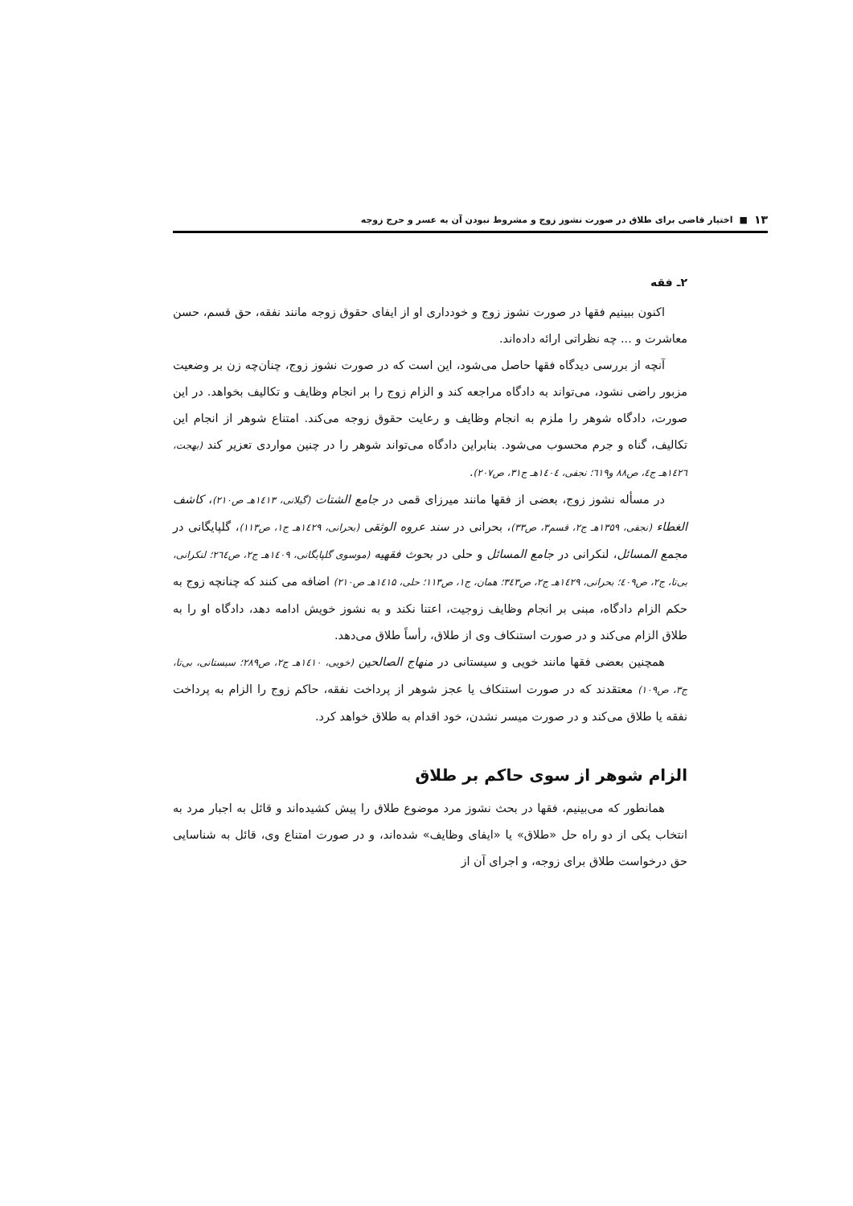۱۳ ■ اختیار قاضی برای طلاق در صورت نشوز زوج و مشروط نبودن آن به عسر و حرج زوجه
۲ـ فقه
اکنون ببینیم فقها در صورت نشوز زوج و خودداری او از ایفای حقوق زوجه مانند نفقه، حق قسم، حسن معاشرت و ... چه نظراتی ارائه داده‌اند.
آنچه از بررسی دیدگاه فقها حاصل می‌شود، این است که در صورت نشوز زوج، چنان‌چه زن بر وضعیت مزبور راضی نشود، می‌تواند به دادگاه مراجعه کند و الزام زوج را بر انجام وظایف و تکالیف بخواهد. در این صورت، دادگاه شوهر را ملزم به انجام وظایف و رعایت حقوق زوجه می‌کند. امتناع شوهر از انجام این تکالیف، گناه و جرم محسوب می‌شود. بنابراین دادگاه می‌تواند شوهر را در چنین مواردی تعزیر کند (بهجت، ۱٤۲٦هـ ج٤، ص۸۸ و٦۱۹؛ نجفی، ۱٤۰٤هـ ج۳۱، ص۲۰۷).
در مسأله نشوز زوج، بعضی از فقها مانند میرزای قمی در جامع الشتات (گیلانی، ۱٤۱۳هـ ص۲۱۰)، کاشف الغطاء (نجفی، ۱۳۵۹هـ ج۲، قسم۳، ص۳۳)، بحرانی در سند عروه الوثقی (بحرانی، ۱٤۲۹هـ ج۱، ص۱۱۳)، گلپایگانی در مجمع المسائل، لنکرانی در جامع المسائل و حلی در بحوث فقهیه (موسوی گلپایگانی، ۱٤۰۹هـ ج۲، ص۲٦٤؛ لنکرانی، بی‌تا، ج۲، ص٤۰۹؛ بحرانی، ۱٤۲۹هـ ج۲، ص۳٤۳؛ همان، ج۱، ص۱۱۳؛ حلی، ۱٤۱۵هـ ص۲۱۰) اضافه می کنند که چنانچه زوج به حکم الزام دادگاه، مبنی بر انجام وظایف زوجیت، اعتنا نکند و به نشوز خویش ادامه دهد، دادگاه او را به طلاق الزام می‌کند و در صورت استنکاف وی از طلاق، رأساً طلاق می‌دهد.
همچنین بعضی فقها مانند خویی و سیستانی در منهاج الصالحین (خویی، ۱٤۱۰هـ ج۲، ص۲۸۹؛ سیستانی، بی‌تا، ج۳، ص۱۰۹) معتقدند که در صورت استنکاف یا عجز شوهر از پرداخت نفقه، حاکم زوج را الزام به پرداخت نفقه یا طلاق می‌کند و در صورت میسر نشدن، خود اقدام به طلاق خواهد کرد.
الزام شوهر از سوی حاکم بر طلاق
همانطور که می‌بینیم، فقها در بحث نشوز مرد موضوع طلاق را پیش کشیده‌اند و قائل به اجبار مرد به انتخاب یکی از دو راه حل «طلاق» یا «ایفای وظایف» شده‌اند، و در صورت امتناع وی، قائل به شناسایی حق درخواست طلاق برای زوجه، و اجرای آن از